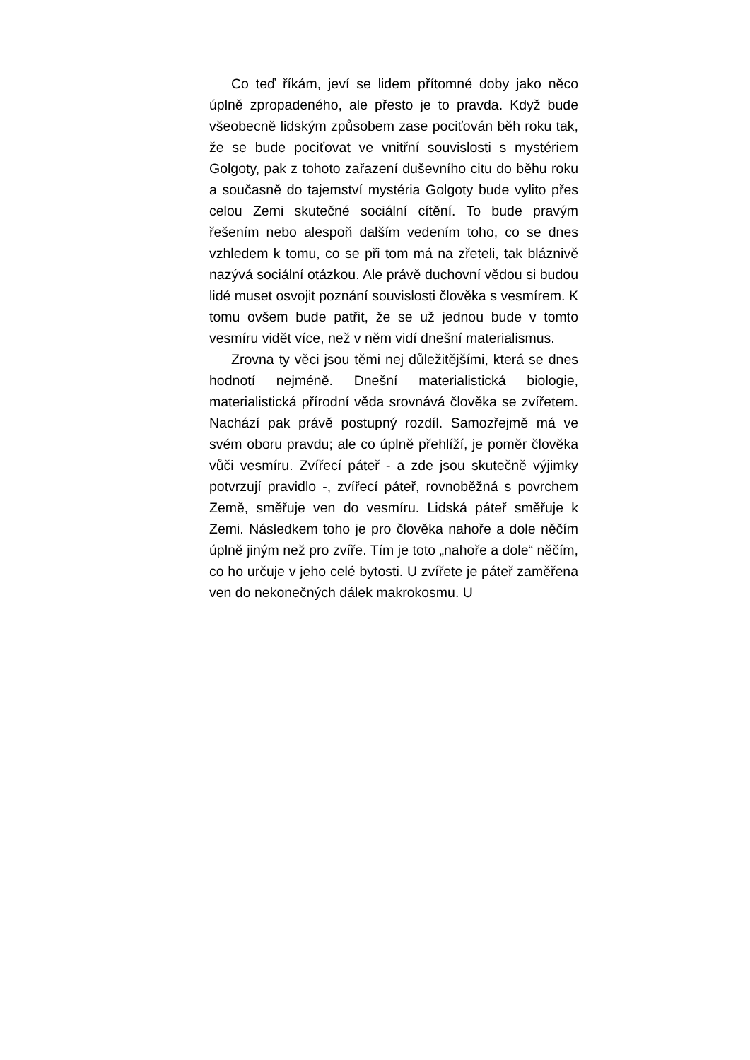Co teď říkám, jeví se lidem přítomné doby jako něco úplně zpropadeného, ale přesto je to pravda. Když bude všeobecně lidským způsobem zase pociťován běh roku tak, že se bude pociťovat ve vnitřní souvislosti s mystériem Golgoty, pak z tohoto zařazení duševního citu do běhu roku a současně do tajemství mystéria Golgoty bude vylito přes celou Zemi skutečné sociální cítění. To bude pravým řešením nebo alespoň dalším vedením toho, co se dnes vzhledem k tomu, co se při tom má na zřeteli, tak bláznivě nazývá sociální otázkou. Ale právě duchovní vědou si budou lidé muset osvojit poznání souvislosti člověka s vesmírem. K tomu ovšem bude patřit, že se už jednou bude v tomto vesmíru vidět více, než v něm vidí dnešní materialismus.
Zrovna ty věci jsou těmi nej důležitějšími, která se dnes hodnotí nejméně. Dnešní materialistická biologie, materialistická přírodní věda srovnává člověka se zvířetem. Nachází pak právě postupný rozdíl. Samozřejmě má ve svém oboru pravdu; ale co úplně přehlíží, je poměr člověka vůči vesmíru. Zvířecí páteř - a zde jsou skutečně výjimky potvrzují pravidlo -, zvířecí páteř, rovnoběžná s povrchem Země, směřuje ven do vesmíru. Lidská páteř směřuje k Zemi. Následkem toho je pro člověka nahoře a dole něčím úplně jiným než pro zvíře. Tím je toto „nahoře a dole“ něčím, co ho určuje v jeho celé bytosti. U zvířete je páteř zaměřena ven do nekonečných dálek makrokosmu. U